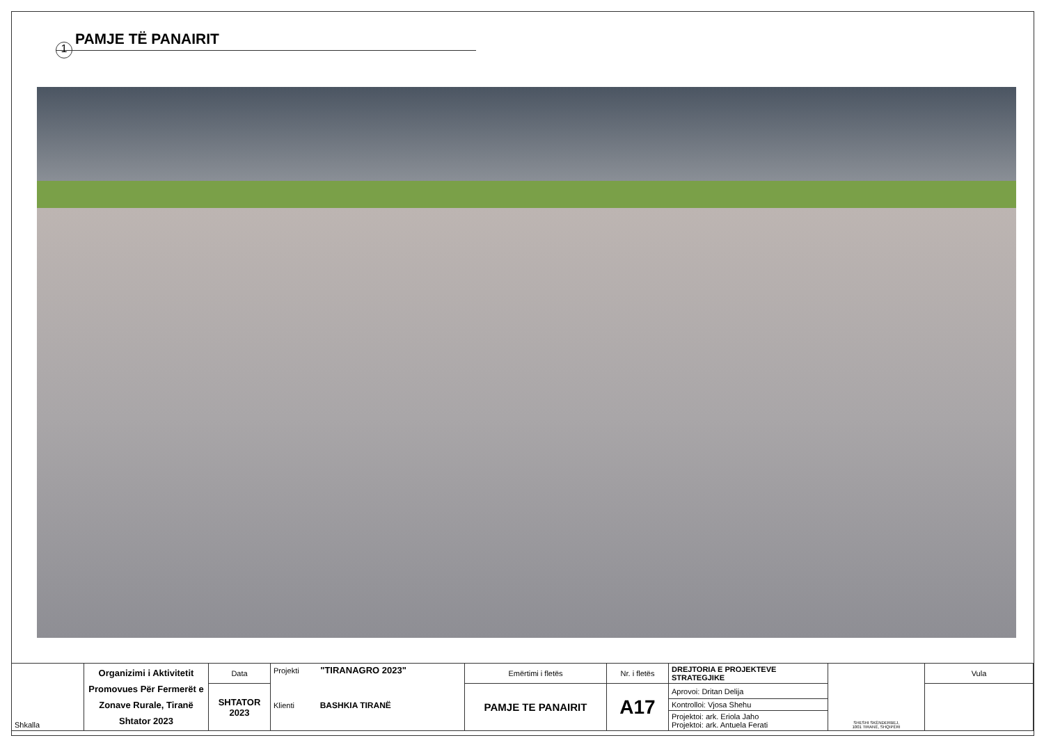1 PAMJE TË PANAIRIT
| Shkalla | Organizimi i Aktivitetit Promovues Për Fermerët e Zonave Rurale, Tiranë Shtator 2023 | Data | Projekti "TIRANAGRO 2023" Klienti BASHKIA TIRANË | Emërtimi i fletës | Nr. i fletës | DREJTORIA E PROJEKTEVE STRATEGJIKE | SHESHI SKËNDERBEJ, 1001 TIRANË, SHQIPËRI | Vula |
| | | SHTATOR 2023 | | PAMJE TE PANAIRIT | A17 | Aprovoi: Dritan Delija | | |
| | | | | | | Kontrolloi: Vjosa Shehu | | |
| | | | | | | Projektoi: ark. Eriola Jaho Projektoi: ark. Antuela Ferati | | |